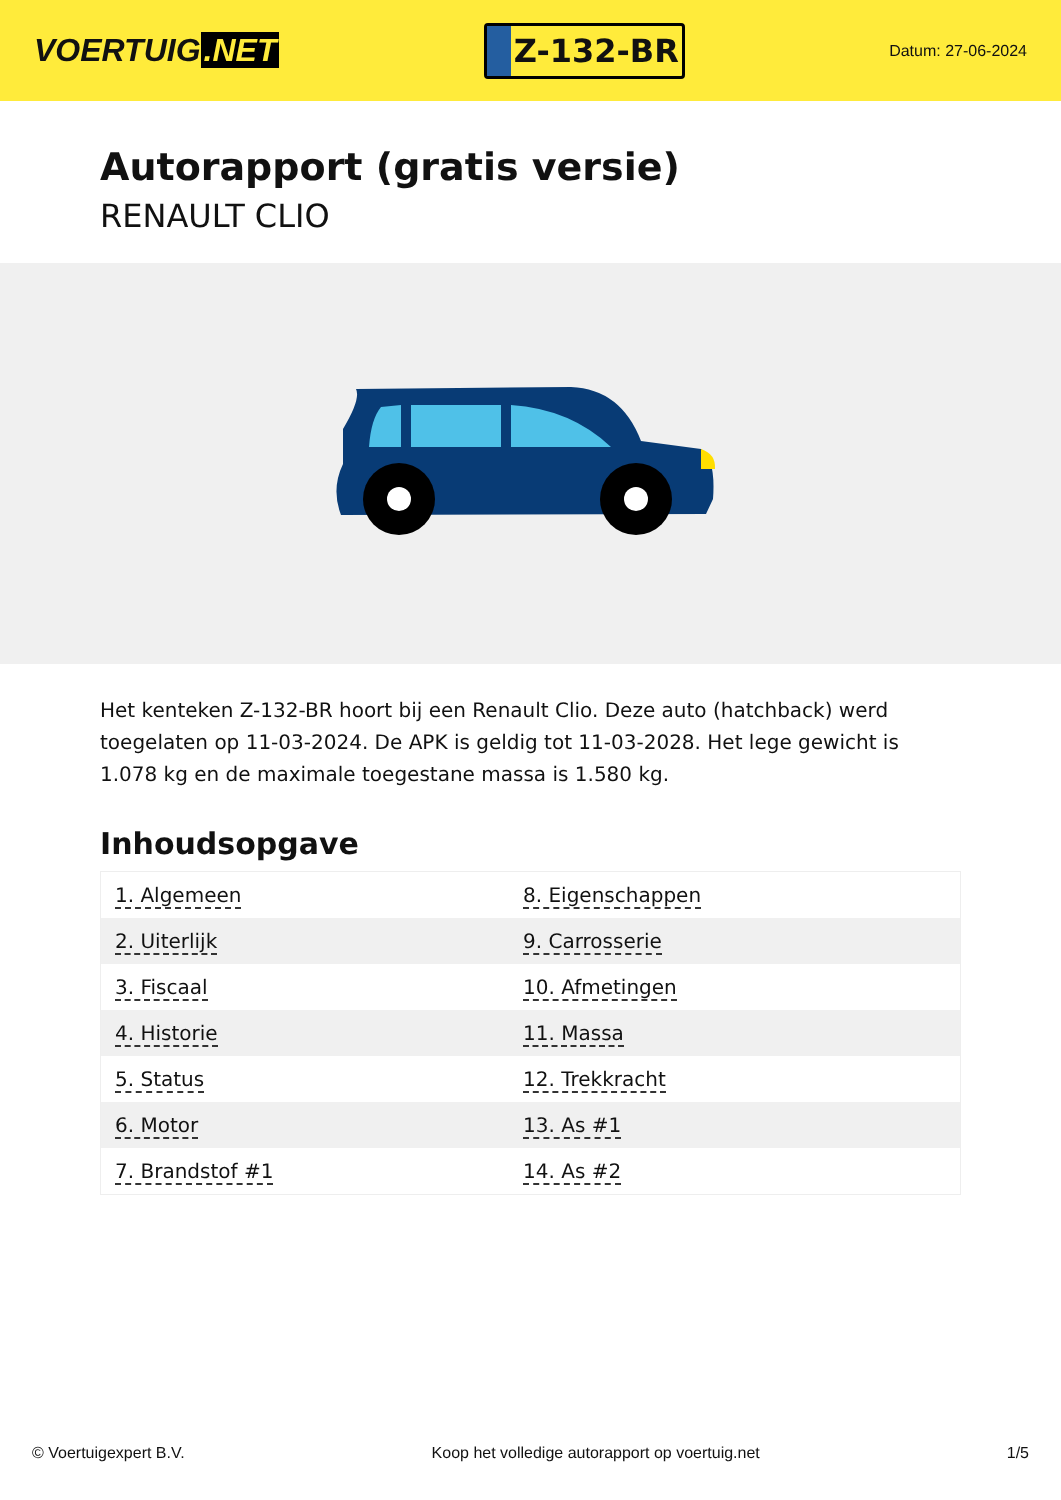VOERTUIG.NET
Z-132-BR
Datum: 27-06-2024
Autorapport (gratis versie)
RENAULT CLIO
Het kenteken Z-132-BR hoort bij een Renault Clio. Deze auto (hatchback) werd toegelaten op 11-03-2024. De APK is geldig tot 11-03-2028. Het lege gewicht is 1.078 kg en de maximale toegestane massa is 1.580 kg.
Inhoudsopgave
| 1. Algemeen | 8. Eigenschappen |
| 2. Uiterlijk | 9. Carrosserie |
| 3. Fiscaal | 10. Afmetingen |
| 4. Historie | 11. Massa |
| 5. Status | 12. Trekkracht |
| 6. Motor | 13. As #1 |
| 7. Brandstof #1 | 14. As #2 |
© Voertuigexpert B.V. Koop het volledige autorapport op voertuig.net 1/5